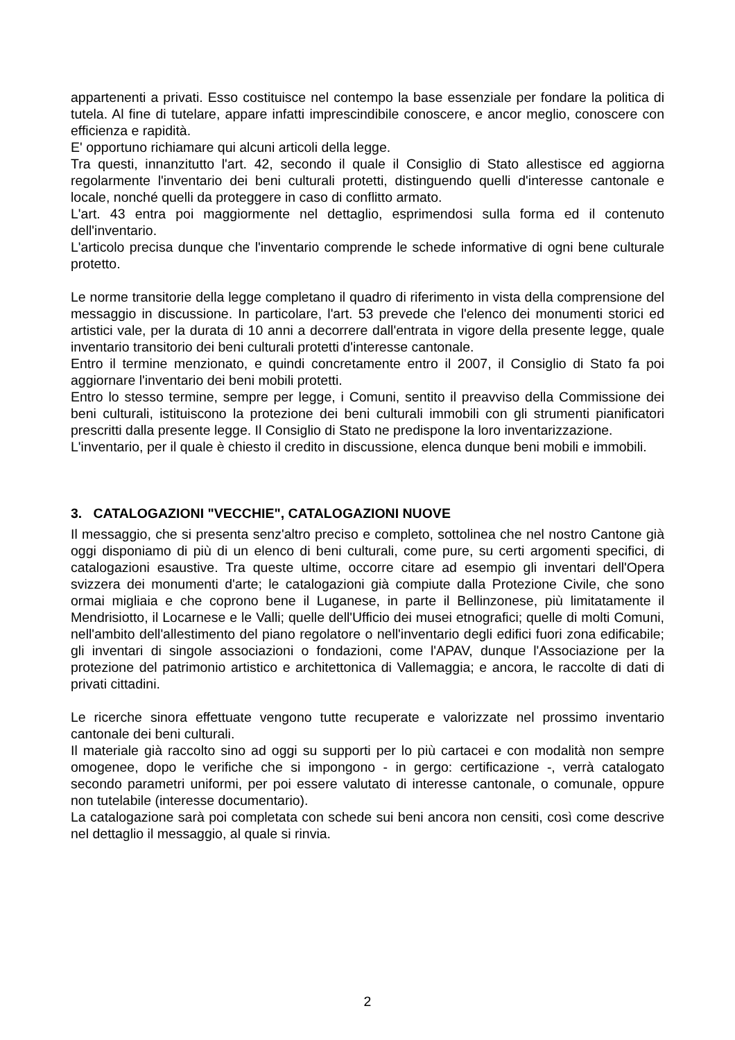appartenenti a privati. Esso costituisce nel contempo la base essenziale per fondare la politica di tutela. Al fine di tutelare, appare infatti imprescindibile conoscere, e ancor meglio, conoscere con efficienza e rapidità.
E' opportuno richiamare qui alcuni articoli della legge.
Tra questi, innanzitutto l'art. 42, secondo il quale il Consiglio di Stato allestisce ed aggiorna regolarmente l'inventario dei beni culturali protetti, distinguendo quelli d'interesse cantonale e locale, nonché quelli da proteggere in caso di conflitto armato.
L'art. 43 entra poi maggiormente nel dettaglio, esprimendosi sulla forma ed il contenuto dell'inventario.
L'articolo precisa dunque che l'inventario comprende le schede informative di ogni bene culturale protetto.
Le norme transitorie della legge completano il quadro di riferimento in vista della comprensione del messaggio in discussione. In particolare, l'art. 53 prevede che l'elenco dei monumenti storici ed artistici vale, per la durata di 10 anni a decorrere dall'entrata in vigore della presente legge, quale inventario transitorio dei beni culturali protetti d'interesse cantonale.
Entro il termine menzionato, e quindi concretamente entro il 2007, il Consiglio di Stato fa poi aggiornare l'inventario dei beni mobili protetti.
Entro lo stesso termine, sempre per legge, i Comuni, sentito il preavviso della Commissione dei beni culturali, istituiscono la protezione dei beni culturali immobili con gli strumenti pianificatori prescritti dalla presente legge. Il Consiglio di Stato ne predispone la loro inventarizzazione.
L'inventario, per il quale è chiesto il credito in discussione, elenca dunque beni mobili e immobili.
3. CATALOGAZIONI "VECCHIE", CATALOGAZIONI NUOVE
Il messaggio, che si presenta senz'altro preciso e completo, sottolinea che nel nostro Cantone già oggi disponiamo di più di un elenco di beni culturali, come pure, su certi argomenti specifici, di catalogazioni esaustive. Tra queste ultime, occorre citare ad esempio gli inventari dell'Opera svizzera dei monumenti d'arte; le catalogazioni già compiute dalla Protezione Civile, che sono ormai migliaia e che coprono bene il Luganese, in parte il Bellinzonese, più limitatamente il Mendrisiotto, il Locarnese e le Valli; quelle dell'Ufficio dei musei etnografici; quelle di molti Comuni, nell'ambito dell'allestimento del piano regolatore o nell'inventario degli edifici fuori zona edificabile; gli inventari di singole associazioni o fondazioni, come l'APAV, dunque l'Associazione per la protezione del patrimonio artistico e architettonica di Vallemaggia; e ancora, le raccolte di dati di privati cittadini.
Le ricerche sinora effettuate vengono tutte recuperate e valorizzate nel prossimo inventario cantonale dei beni culturali.
Il materiale già raccolto sino ad oggi su supporti per lo più cartacei e con modalità non sempre omogenee, dopo le verifiche che si impongono - in gergo: certificazione -, verrà catalogato secondo parametri uniformi, per poi essere valutato di interesse cantonale, o comunale, oppure non tutelabile (interesse documentario).
La catalogazione sarà poi completata con schede sui beni ancora non censiti, così come descrive nel dettaglio il messaggio, al quale si rinvia.
2